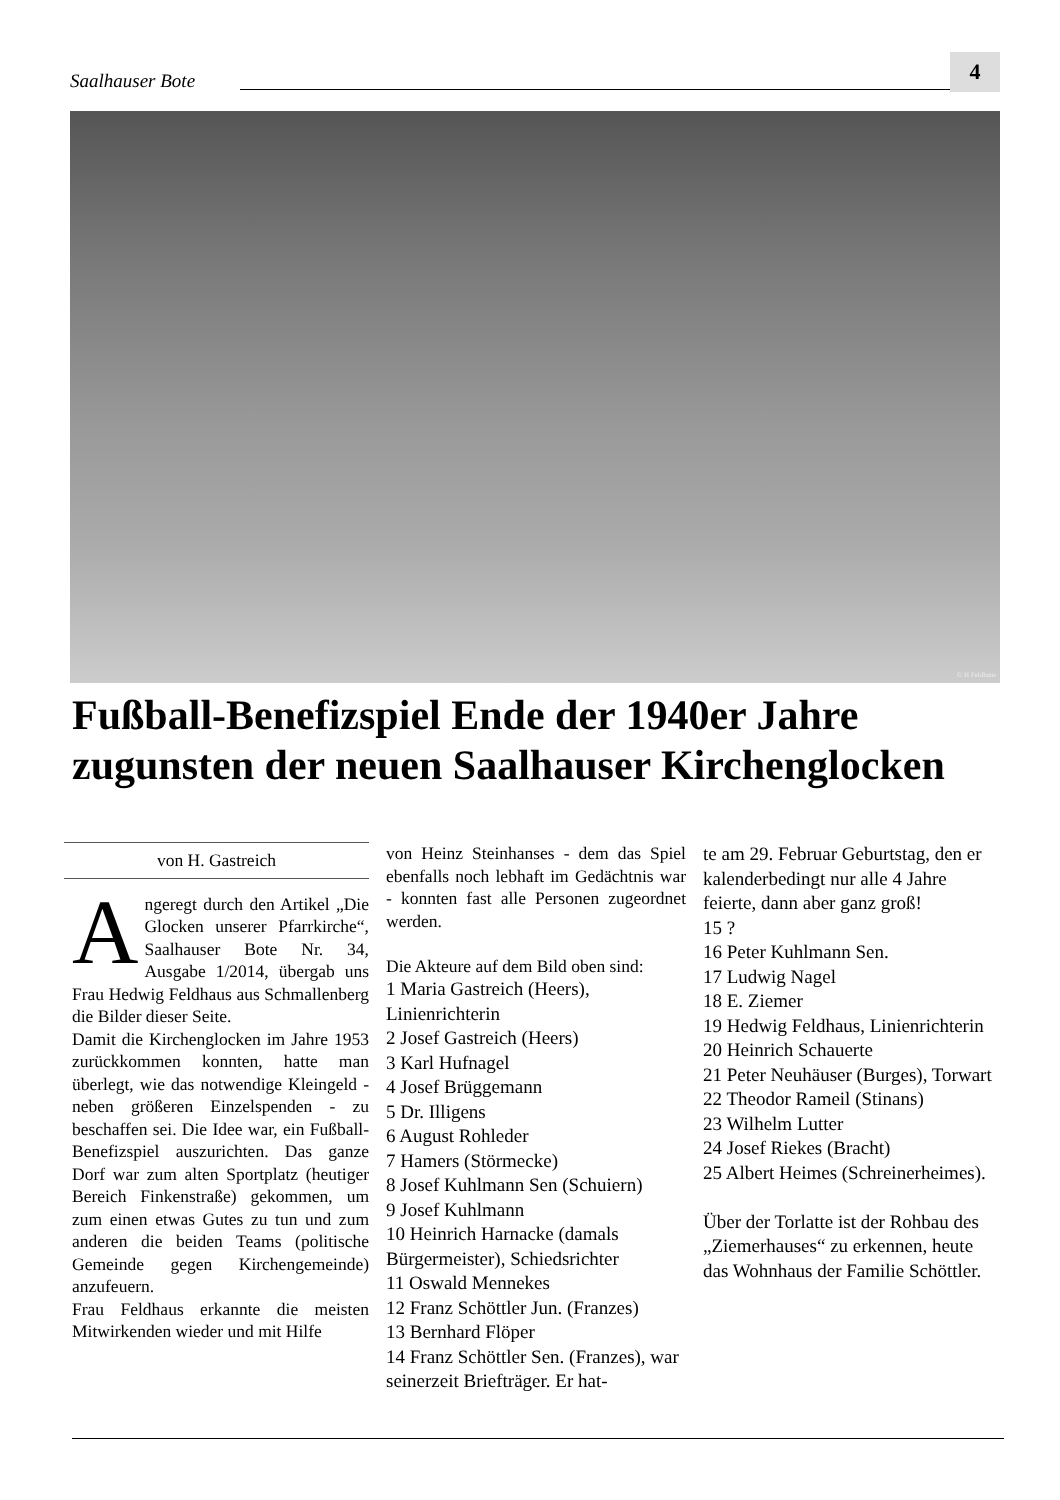Saalhauser Bote
4
© H Feldhaus
Fußball-Benefizspiel Ende der 1940er Jahre zugunsten der neuen Saalhauser Kirchenglocken
von H. Gastreich
Angeregt durch den Artikel „Die Glocken unserer Pfarrkirche“, Saalhauser Bote Nr. 34, Ausgabe 1/2014, übergab uns Frau Hedwig Feldhaus aus Schmallenberg die Bilder dieser Seite.
Damit die Kirchenglocken im Jahre 1953 zurückkommen konnten, hatte man überlegt, wie das notwendige Kleingeld - neben größeren Einzelspenden - zu beschaffen sei. Die Idee war, ein Fußball-Benefizspiel auszurichten. Das ganze Dorf war zum alten Sportplatz (heutiger Bereich Finkenstraße) gekommen, um zum einen etwas Gutes zu tun und zum anderen die beiden Teams (politische Gemeinde gegen Kirchengemeinde) anzufeuern.
Frau Feldhaus erkannte die meisten Mitwirkenden wieder und mit Hilfe
von Heinz Steinhanses - dem das Spiel ebenfalls noch lebhaft im Gedächtnis war - konnten fast alle Personen zugeordnet werden.
Die Akteure auf dem Bild oben sind:
1 Maria Gastreich (Heers), Linienrichterin
2 Josef Gastreich (Heers)
3 Karl Hufnagel
4 Josef Brüggemann
5 Dr. Illigens
6 August Rohleder
7 Hamers (Störmecke)
8 Josef Kuhlmann Sen (Schuiern)
9 Josef Kuhlmann
10 Heinrich Harnacke (damals Bürgermeister), Schiedsrichter
11 Oswald Mennekes
12 Franz Schöttler Jun. (Franzes)
13 Bernhard Flöper
14 Franz Schöttler Sen. (Franzes), war seinerzeit Briefträger. Er hat-
te am 29. Februar Geburtstag, den er kalenderbedingt nur alle 4 Jahre feierte, dann aber ganz groß!
15 ?
16 Peter Kuhlmann Sen.
17 Ludwig Nagel
18 E. Ziemer
19 Hedwig Feldhaus, Linienrichterin
20 Heinrich Schauerte
21 Peter Neuhäuser (Burges), Torwart
22 Theodor Rameil (Stinans)
23 Wilhelm Lutter
24 Josef Riekes (Bracht)
25 Albert Heimes (Schreinerheimes).
Über der Torlatte ist der Rohbau des „Ziemerhauses“ zu erkennen, heute das Wohnhaus der Familie Schöttler.